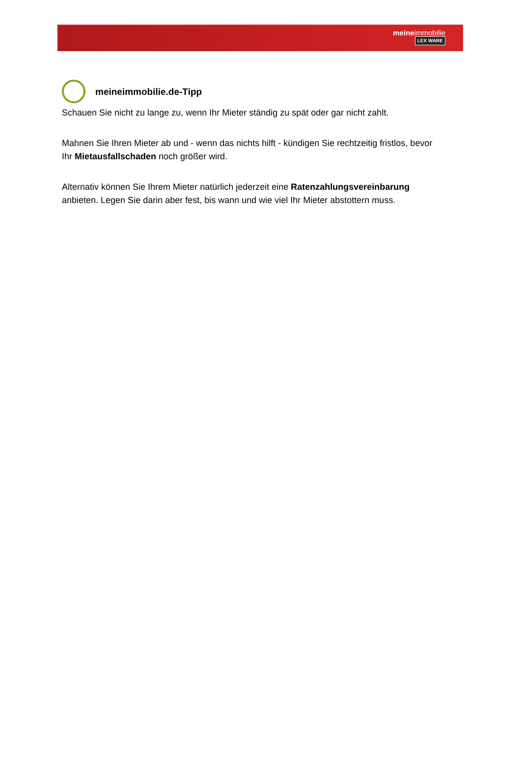meineimmobilie
LEX WARE
meineimmobilie.de-Tipp
Schauen Sie nicht zu lange zu, wenn Ihr Mieter ständig zu spät oder gar nicht zahlt.
Mahnen Sie Ihren Mieter ab und - wenn das nichts hilft - kündigen Sie rechtzeitig fristlos, bevor Ihr Mietausfallschaden noch größer wird.
Alternativ können Sie Ihrem Mieter natürlich jederzeit eine Ratenzahlungsvereinbarung anbieten. Legen Sie darin aber fest, bis wann und wie viel Ihr Mieter abstottern muss.